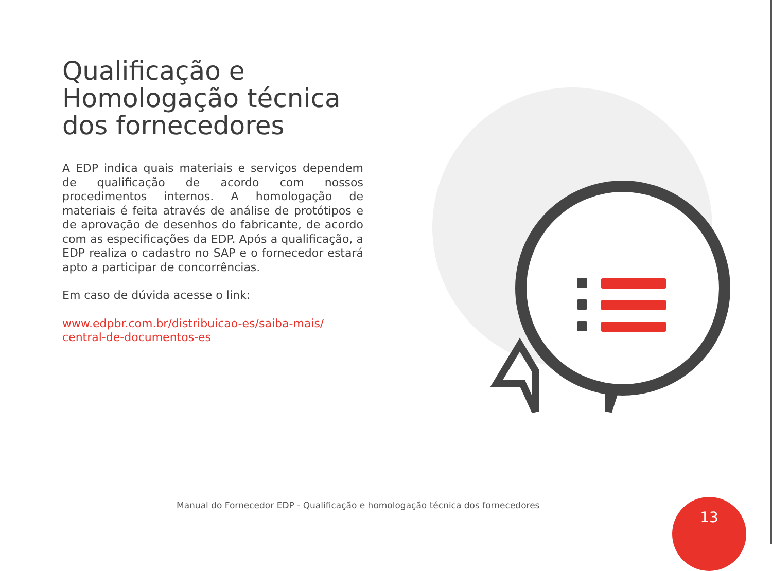Qualificação e Homologação técnica dos fornecedores
A EDP indica quais materiais e serviços dependem de qualificação de acordo com nossos procedimentos internos. A homologação de materiais é feita através de análise de protótipos e de aprovação de desenhos do fabricante, de acordo com as especificações da EDP. Após a qualificação, a EDP realiza o cadastro no SAP e o fornecedor estará apto a participar de concorrências.
Em caso de dúvida acesse o link:
www.edpbr.com.br/distribuicao-es/saiba-mais/
central-de-documentos-es
Manual do Fornecedor EDP - Qualificação e homologação técnica dos fornecedores
13